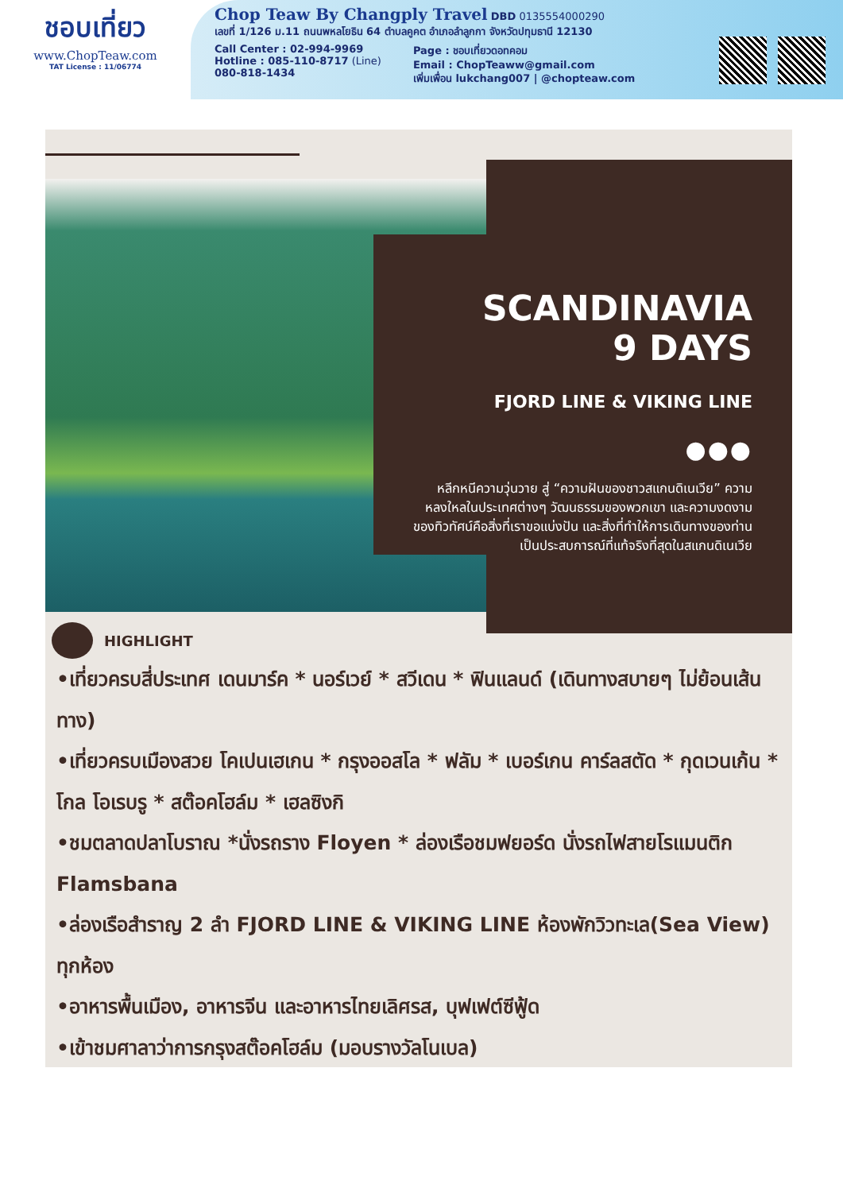ชอบเที่ยว
www.ChopTeaw.com
TAT License : 11/06774
Chop Teaw By Changply Travel
DBD 0135554000290
เลขที่ 1/126 ม.11 ถนนพหลโยธิน 64 ตำบลคูคต อำเภอลำลูกกา จังหวัดปทุมธานี 12130
Call Center : 02-994-9969
Hotline : 085-110-8717 (Line)
080-818-1434
Page : ชอบเที่ยวดอทคอม
Email : ChopTeaww@gmail.com
เพิ่มเพื่อน lukchang007 | @chopteaw.com
SCANDINAVIA
9 DAYS
FJORD LINE & VIKING LINE
●●●
หลีกหนีความวุ่นวาย สู่ “ความฝันของชาวสแกนดิเนเวีย” ความหลงใหลในประเทศต่างๆ วัฒนธรรมของพวกเขา และความงดงามของทิวทัศน์คือสิ่งที่เราขอแบ่งปัน และสิ่งที่ทำให้การเดินทางของท่านเป็นประสบการณ์ที่แท้จริงที่สุดในสแกนดิเนเวีย
HIGHLIGHT
•เที่ยวครบสี่ประเทศ เดนมาร์ค * นอร์เวย์ * สวีเดน * ฟินแลนด์ (เดินทางสบายๆ ไม่ย้อนเส้นทาง)
•เที่ยวครบเมืองสวย โคเปนเฮเกน * กรุงออสโล * ฟลัม * เบอร์เกน คาร์ลสตัด * กุดเวนเก้น * โกล โอเรบรู * สต๊อคโฮล์ม * เฮลซิงกิ
•ชมตลาดปลาโบราณ *นั่งรถราง Floyen * ล่องเรือชมฟยอร์ด นั่งรถไฟสายโรแมนติก Flamsbana
•ล่องเรือสำราญ 2 ลำ FJORD LINE & VIKING LINE ห้องพักวิวทะเล(Sea View) ทุกห้อง
•อาหารพื้นเมือง, อาหารจีน และอาหารไทยเลิศรส, บุฟเฟต์ซีฟู้ด
•เข้าชมศาลาว่าการกรุงสต๊อคโฮล์ม (มอบรางวัลโนเบล)